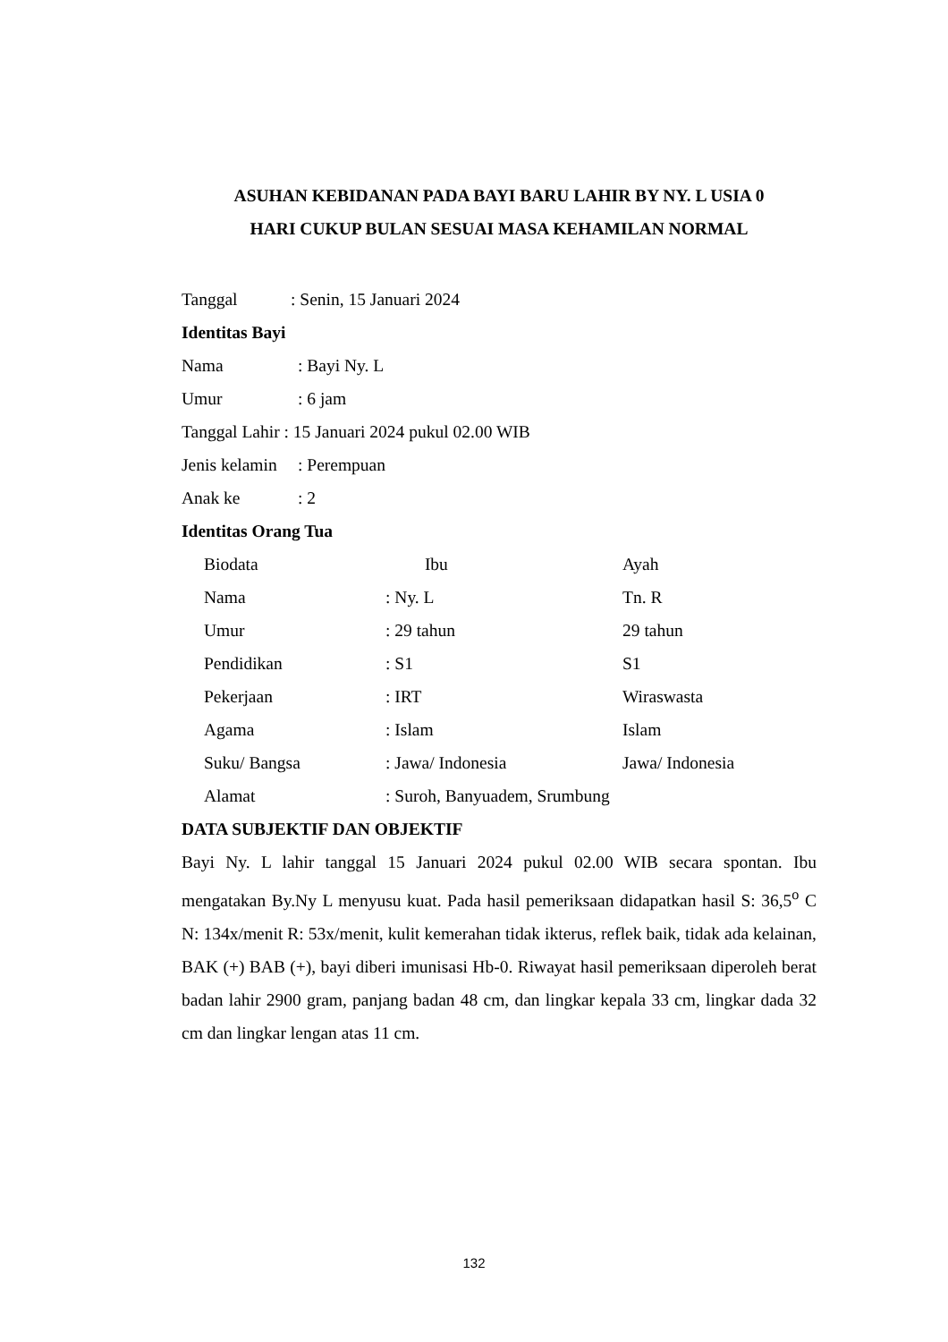ASUHAN KEBIDANAN PADA BAYI BARU LAHIR BY NY. L USIA 0
HARI CUKUP BULAN SESUAI MASA KEHAMILAN NORMAL
Tanggal: Senin, 15 Januari 2024
Identitas Bayi
Nama: Bayi Ny. L
Umur: 6 jam
Tanggal Lahir : 15 Januari 2024 pukul 02.00 WIB
Jenis kelamin: Perempuan
Anak ke: 2
Identitas Orang Tua
Biodata Ibu Ayah
Nama: Ny. L Tn. R
Umur: 29 tahun 29 tahun
Pendidikan: S1 S1
Pekerjaan: IRT Wiraswasta
Agama: Islam Islam
Suku/ Bangsa: Jawa/ Indonesia Jawa/ Indonesia
Alamat: Suroh, Banyuadem, Srumbung
DATA SUBJEKTIF DAN OBJEKTIF
Bayi Ny. L lahir tanggal 15 Januari 2024 pukul 02.00 WIB secara spontan. Ibu mengatakan By.Ny L menyusu kuat. Pada hasil pemeriksaan didapatkan hasil S: 36,5<sup>o</sup> C N: 134x/menit R: 53x/menit, kulit kemerahan tidak ikterus, reflek baik, tidak ada kelainan, BAK (+) BAB (+), bayi diberi imunisasi Hb-0. Riwayat hasil pemeriksaan diperoleh berat badan lahir 2900 gram, panjang badan 48 cm, dan lingkar kepala 33 cm, lingkar dada 32 cm dan lingkar lengan atas 11 cm.
132